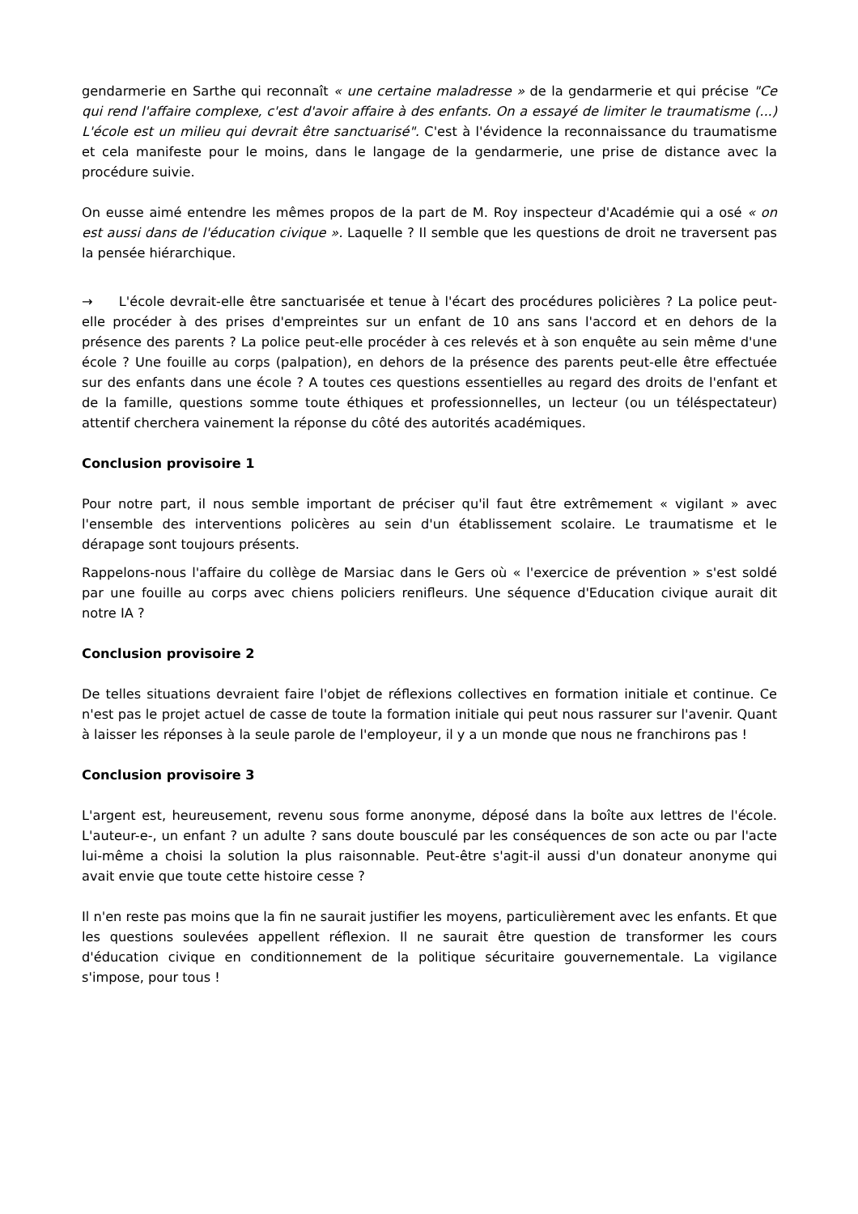gendarmerie en Sarthe qui reconnaît « une certaine maladresse » de la gendarmerie et qui précise "Ce qui rend l'affaire complexe, c'est d'avoir affaire à des enfants. On a essayé de limiter le traumatisme (...) L'école est un milieu qui devrait être sanctuarisé". C'est à l'évidence la reconnaissance du traumatisme et cela manifeste pour le moins, dans le langage de la gendarmerie, une prise de distance avec la procédure suivie.
On eusse aimé entendre les mêmes propos de la part de M. Roy inspecteur d'Académie qui a osé « on est aussi dans de l'éducation civique ». Laquelle ? Il semble que les questions de droit ne traversent pas la pensée hiérarchique.
→ L'école devrait-elle être sanctuarisée et tenue à l'écart des procédures policières ? La police peut-elle procéder à des prises d'empreintes sur un enfant de 10 ans sans l'accord et en dehors de la présence des parents ? La police peut-elle procéder à ces relevés et à son enquête au sein même d'une école ? Une fouille au corps (palpation), en dehors de la présence des parents peut-elle être effectuée sur des enfants dans une école ? A toutes ces questions essentielles au regard des droits de l'enfant et de la famille, questions somme toute éthiques et professionnelles, un lecteur (ou un téléspectateur) attentif cherchera vainement la réponse du côté des autorités académiques.
Conclusion provisoire 1
Pour notre part, il nous semble important de préciser qu'il faut être extrêmement « vigilant » avec l'ensemble des interventions policères au sein d'un établissement scolaire. Le traumatisme et le dérapage sont toujours présents.
Rappelons-nous l'affaire du collège de Marsiac dans le Gers où « l'exercice de prévention » s'est soldé par une fouille au corps avec chiens policiers renifleurs. Une séquence d'Education civique aurait dit notre IA ?
Conclusion provisoire 2
De telles situations devraient faire l'objet de réflexions collectives en formation initiale et continue. Ce n'est pas le projet actuel de casse de toute la formation initiale qui peut nous rassurer sur l'avenir. Quant à laisser les réponses à la seule parole de l'employeur, il y a un monde que nous ne franchirons pas !
Conclusion provisoire 3
L'argent est, heureusement, revenu sous forme anonyme, déposé dans la boîte aux lettres de l'école. L'auteur-e-, un enfant ? un adulte ? sans doute bousculé par les conséquences de son acte ou par l'acte lui-même a choisi la solution la plus raisonnable. Peut-être s'agit-il aussi d'un donateur anonyme qui avait envie que toute cette histoire cesse ?
Il n'en reste pas moins que la fin ne saurait justifier les moyens, particulièrement avec les enfants. Et que les questions soulevées appellent réflexion. Il ne saurait être question de transformer les cours d'éducation civique en conditionnement de la politique sécuritaire gouvernementale. La vigilance s'impose, pour tous !